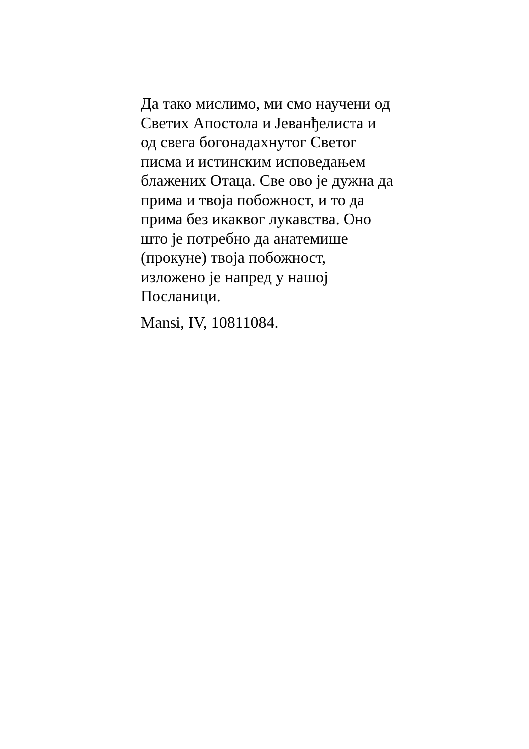Да тако мислимо, ми смо научени од
Светих Апостола и Јеванђелиста и
од свега богонадахнутог Светог
писма и истинским исповедањем
блажених Отаца. Све ово је дужна да
прима и твоја побожност, и то да
прима без икаквог лукавства. Оно
што је потребно да анатемише
(прокуне) твоја побожност,
изложено је напред у нашој
Посланици.
Mansi, IV, 10811084.